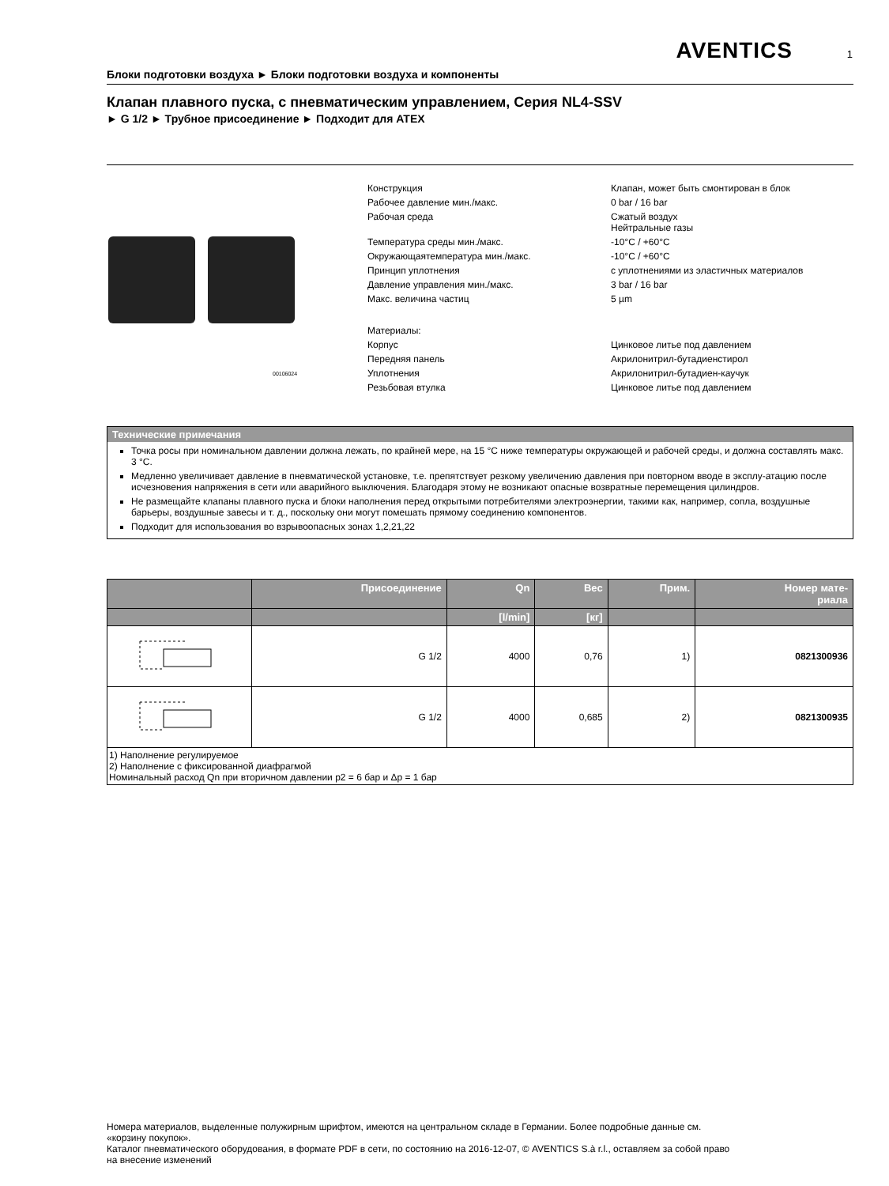AVENTICS 1
Блоки подготовки воздуха ► Блоки подготовки воздуха и компоненты
Клапан плавного пуска, с пневматическим управлением, Серия NL4-SSV
► G 1/2 ► Трубное присоединение ► Подходит для ATEX
00106024
| Конструкция | Клапан, может быть смонтирован в блок |
| Рабочее давление мин./макс. | 0 bar / 16 bar |
| Рабочая среда | Сжатый воздух Нейтральные газы |
| Температура среды мин./макс. | -10°C / +60°C |
| Окружающаятемпература мин./макс. | -10°C / +60°C |
| Принцип уплотнения | с уплотнениями из эластичных материалов |
| Давление управления мин./макс. | 3 bar / 16 bar |
| Макс. величина частиц | 5 µm |
| Материалы: | |
| Корпус | Цинковое литье под давлением |
| Передняя панель | Акрилонитрил-бутадиенстирол |
| Уплотнения | Акрилонитрил-бутадиен-каучук |
| Резьбовая втулка | Цинковое литье под давлением |
Технические примечания
Точка росы при номинальном давлении должна лежать, по крайней мере, на 15 °C ниже температуры окружающей и рабочей среды, и должна составлять макс. 3 °C.
Медленно увеличивает давление в пневматической установке, т.е. препятствует резкому увеличению давления при повторном вводе в эксплу-атацию после исчезновения напряжения в сети или аварийного выключения. Благодаря этому не возникают опасные возвратные перемещения цилиндров.
Не размещайте клапаны плавного пуска и блоки наполнения перед открытыми потребителями электроэнергии, такими как, например, сопла, воздушные барьеры, воздушные завесы и т. д., поскольку они могут помешать прямому соединению компонентов.
Подходит для использования во взрывоопасных зонах 1,2,21,22
| | Присоединение | Qn | Вес | Прим. | Номер мате- риала |
| --- | --- | --- | --- | --- | --- |
| | | [l/min] | [кг] | | |
| | G 1/2 | 4000 | 0,76 | 1) | 0821300936 |
| | G 1/2 | 4000 | 0,685 | 2) | 0821300935 |
| 1) Наполнение регулируемое 2) Наполнение с фиксированной диафрагмой Номинальный расход Qn при вторичном давлении p2 = 6 бар и Δp = 1 бар | | | | | |
Номера материалов, выделенные полужирным шрифтом, имеются на центральном складе в Германии. Более подробные данные см. «корзину покупок».
Каталог пневматического оборудования, в формате PDF в сети, по состоянию на 2016-12-07, © AVENTICS S.à r.l., оставляем за собой право на внесение изменений